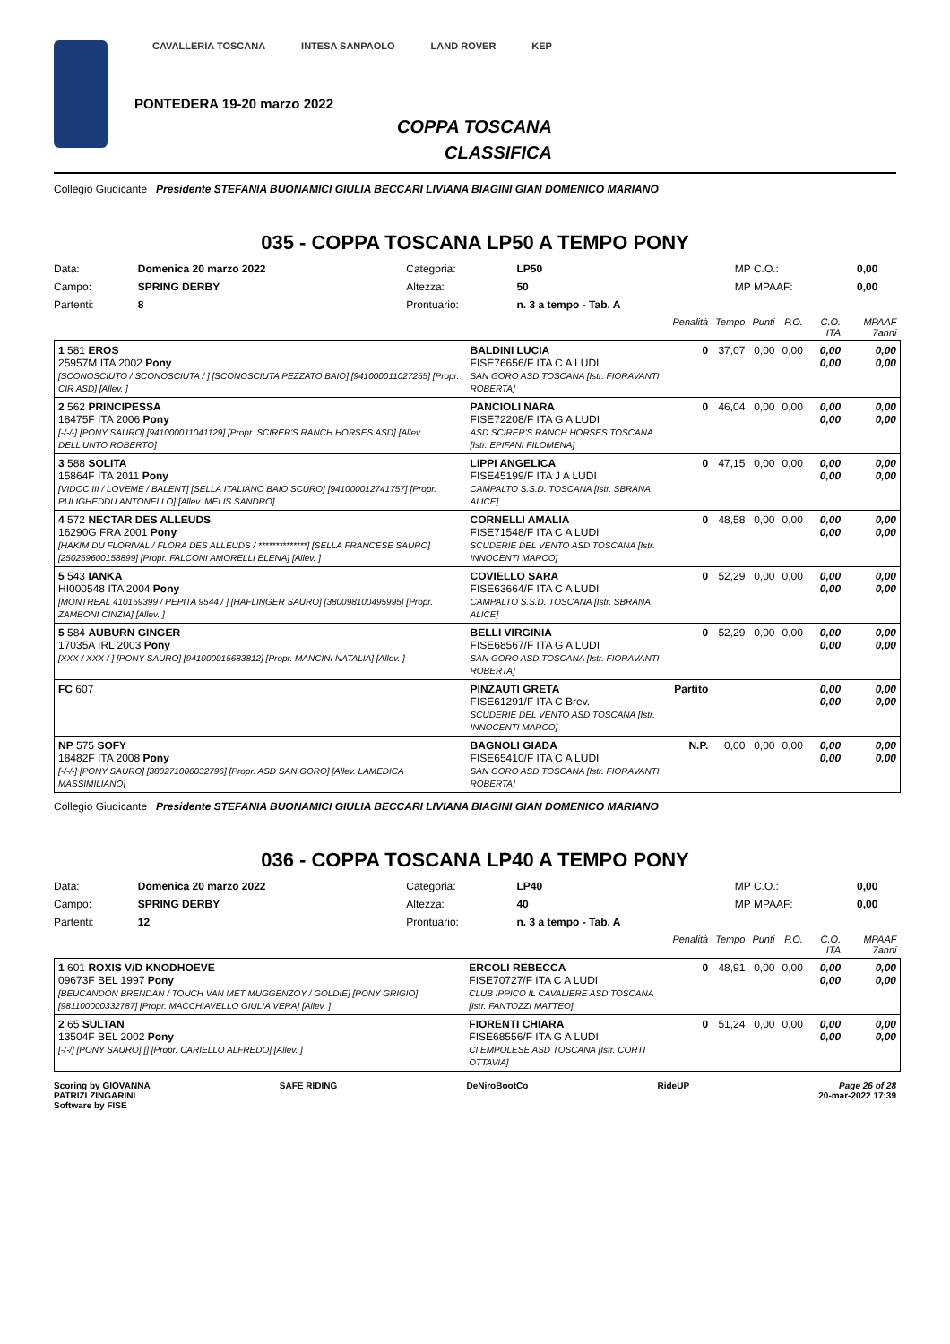CAVALLERIA TOSCANA INTESA SANPAOLO LAND ROVER KEP
PONTEDERA 19-20 marzo 2022
COPPA TOSCANA
CLASSIFICA
Collegio Giudicante Presidente STEFANIA BUONAMICI GIULIA BECCARI LIVIANA BIAGINI GIAN DOMENICO MARIANO
035 - COPPA TOSCANA LP50 A TEMPO PONY
| Data: | Domenica 20 marzo 2022 | Categoria: | LP50 | MP C.O.: | 0,00 |
| Campo: | SPRING DERBY | Altezza: | 50 | MP MPAAF: | 0,00 |
| Partenti: | 8 | Prontuario: | n. 3 a tempo - Tab. A | | |
| | | Penalità | Tempo | Punti | P.O. | C.O. ITA | MPAAF 7anni |
| --- | --- | --- | --- | --- | --- | --- | --- |
| 1 581 EROS 25957M ITA 2002 Pony [SCONOSCIUTO / SCONOSCIUTA / ] [SCONOSCIUTA PEZZATO BAIO] [941000011027255] [Propr. CIR ASD] [Allev. ] | BALDINI LUCIA FISE76656/F ITA C A LUDI SAN GORO ASD TOSCANA [Istr. FIORAVANTI ROBERTA] | 0 | 37,07 | 0,00 | 0,00 | 0,00 0,00 | 0,00 0,00 |
| 2 562 PRINCIPESSA 18475F ITA 2006 Pony [-/-/-] [PONY SAURO] [941000011041129] [Propr. SCIRER'S RANCH HORSES ASD] [Allev. DELL'UNTO ROBERTO] | PANCIOLI NARA FISE72208/F ITA G A LUDI ASD SCIRER'S RANCH HORSES TOSCANA [Istr. EPIFANI FILOMENA] | 0 | 46,04 | 0,00 | 0,00 | 0,00 0,00 | 0,00 0,00 |
| 3 588 SOLITA 15864F ITA 2011 Pony [VIDOC III / LOVEME / BALENT] [SELLA ITALIANO BAIO SCURO] [941000012741757] [Propr. PULIGHEDDU ANTONELLO] [Allev. MELIS SANDRO] | LIPPI ANGELICA FISE45199/F ITA J A LUDI CAMPALTO S.S.D. TOSCANA [Istr. SBRANA ALICE] | 0 | 47,15 | 0,00 | 0,00 | 0,00 0,00 | 0,00 0,00 |
| 4 572 NECTAR DES ALLEUDS 16290G FRA 2001 Pony [HAKIM DU FLORIVAL / FLORA DES ALLEUDS / **************] [SELLA FRANCESE SAURO] [250259600158899] [Propr. FALCONI AMORELLI ELENA] [Allev. ] | CORNELLI AMALIA FISE71548/F ITA C A LUDI SCUDERIE DEL VENTO ASD TOSCANA [Istr. INNOCENTI MARCO] | 0 | 48,58 | 0,00 | 0,00 | 0,00 0,00 | 0,00 0,00 |
| 5 543 IANKA HI000548 ITA 2004 Pony [MONTREAL 410159399 / PEPITA 9544 / ] [HAFLINGER SAURO] [380098100495995] [Propr. ZAMBONI CINZIA] [Allev. ] | COVIELLO SARA FISE63664/F ITA C A LUDI CAMPALTO S.S.D. TOSCANA [Istr. SBRANA ALICE] | 0 | 52,29 | 0,00 | 0,00 | 0,00 0,00 | 0,00 0,00 |
| 5 584 AUBURN GINGER 17035A IRL 2003 Pony [XXX / XXX / ] [PONY SAURO] [941000015683812] [Propr. MANCINI NATALIA] [Allev. ] | BELLI VIRGINIA FISE68567/F ITA G A LUDI SAN GORO ASD TOSCANA [Istr. FIORAVANTI ROBERTA] | 0 | 52,29 | 0,00 | 0,00 | 0,00 0,00 | 0,00 0,00 |
| FC 607 | PINZAUTI GRETA FISE61291/F ITA C Brev. SCUDERIE DEL VENTO ASD TOSCANA [Istr. INNOCENTI MARCO] | Partito | | | | 0,00 0,00 | 0,00 0,00 |
| NP 575 SOFY 18482F ITA 2008 Pony [-/-/-] [PONY SAURO] [380271006032796] [Propr. ASD SAN GORO] [Allev. LAMEDICA MASSIMILIANO] | BAGNOLI GIADA FISE65410/F ITA C A LUDI SAN GORO ASD TOSCANA [Istr. FIORAVANTI ROBERTA] | N.P. | 0,00 | 0,00 | 0,00 | 0,00 0,00 | 0,00 0,00 |
Collegio Giudicante Presidente STEFANIA BUONAMICI GIULIA BECCARI LIVIANA BIAGINI GIAN DOMENICO MARIANO
036 - COPPA TOSCANA LP40 A TEMPO PONY
| Data: | Domenica 20 marzo 2022 | Categoria: | LP40 | MP C.O.: | 0,00 |
| Campo: | SPRING DERBY | Altezza: | 40 | MP MPAAF: | 0,00 |
| Partenti: | 12 | Prontuario: | n. 3 a tempo - Tab. A | | |
| | | Penalità | Tempo | Punti | P.O. | C.O. ITA | MPAAF 7anni |
| --- | --- | --- | --- | --- | --- | --- | --- |
| 1 601 ROXIS V/D KNODHOEVE 09673F BEL 1997 Pony [BEUCANDON BRENDAN / TOUCH VAN MET MUGGENZOY / GOLDIE] [PONY GRIGIO] [981100000332787] [Propr. MACCHIAVELLO GIULIA VERA] [Allev. ] | ERCOLI REBECCA FISE70727/F ITA C A LUDI CLUB IPPICO IL CAVALIERE ASD TOSCANA [Istr. FANTOZZI MATTEO] | 0 | 48,91 | 0,00 | 0,00 | 0,00 0,00 | 0,00 0,00 |
| 2 65 SULTAN 13504F BEL 2002 Pony [-/-/] [PONY SAURO] [] [Propr. CARIELLO ALFREDO] [Allev. ] | FIORENTI CHIARA FISE68556/F ITA G A LUDI CI EMPOLESE ASD TOSCANA [Istr. CORTI OTTAVIA] | 0 | 51,24 | 0,00 | 0,00 | 0,00 0,00 | 0,00 0,00 |
Scoring by GIOVANNA
PATRIZI ZINGARINI
Software by FISE SAFE RIDING DeNiroBootCo RideUP Page 26 of 28
20-mar-2022 17:39